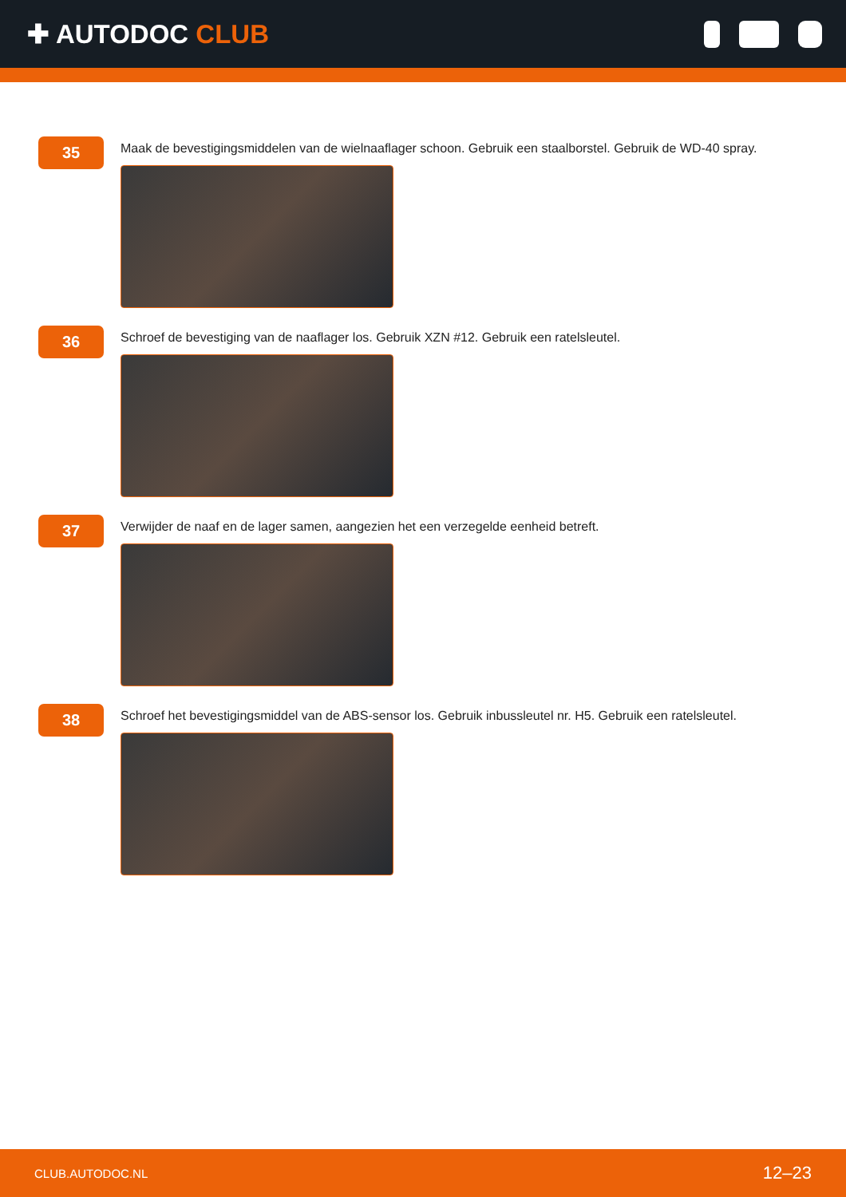✚ AUTODOC CLUB
35
Maak de bevestigingsmiddelen van de wielnaaflager schoon. Gebruik een staalborstel. Gebruik de WD-40 spray.
36
Schroef de bevestiging van de naaflager los. Gebruik XZN #12. Gebruik een ratelsleutel.
37
Verwijder de naaf en de lager samen, aangezien het een verzegelde eenheid betreft.
38
Schroef het bevestigingsmiddel van de ABS-sensor los. Gebruik inbussleutel nr. H5. Gebruik een ratelsleutel.
CLUB.AUTODOC.NL 12–23